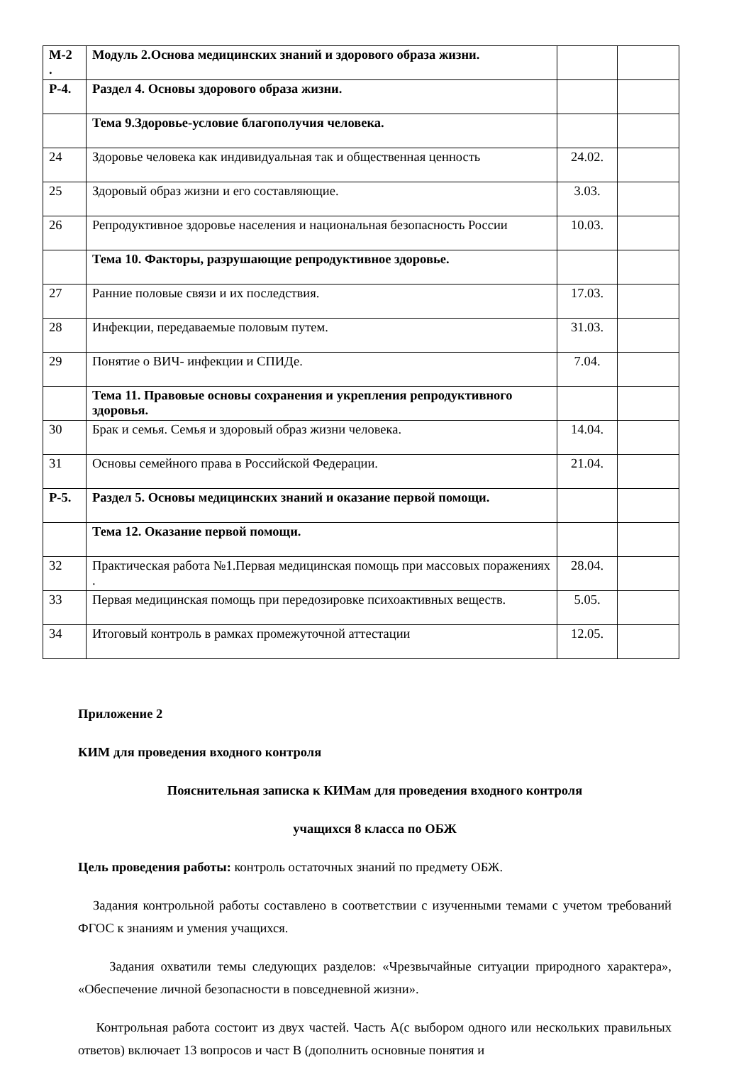| М-2 . | Модуль 2.Основа медицинских знаний и здорового образа жизни. | | |
| Р-4. | Раздел 4. Основы здорового образа жизни. | | |
| | Тема 9.Здоровье-условие благополучия человека. | | |
| 24 | Здоровье человека как индивидуальная так и общественная ценность | 24.02. | |
| 25 | Здоровый образ жизни и его составляющие. | 3.03. | |
| 26 | Репродуктивное здоровье населения и национальная безопасность России | 10.03. | |
| | Тема 10. Факторы, разрушающие репродуктивное здоровье. | | |
| 27 | Ранние половые связи и их последствия. | 17.03. | |
| 28 | Инфекции, передаваемые половым путем. | 31.03. | |
| 29 | Понятие о ВИЧ- инфекции и СПИДе. | 7.04. | |
| | Тема 11. Правовые основы сохранения и укрепления репродуктивного здоровья. | | |
| 30 | Брак и семья. Семья и здоровый образ жизни человека. | 14.04. | |
| 31 | Основы семейного права в Российской Федерации. | 21.04. | |
| Р-5. | Раздел 5. Основы медицинских знаний и оказание первой помощи. | | |
| | Тема 12. Оказание первой помощи. | | |
| 32 | Практическая работа №1.Первая медицинская помощь при массовых поражениях . | 28.04. | |
| 33 | Первая медицинская помощь при передозировке психоактивных веществ. | 5.05. | |
| 34 | Итоговый контроль в рамках промежуточной аттестации | 12.05. | |
Приложение 2
КИМ для проведения входного контроля
Пояснительная записка к КИМам для проведения входного контроля
учащихся 8 класса по ОБЖ
Цель проведения работы: контроль остаточных знаний по предмету ОБЖ.
Задания контрольной работы составлено в соответствии с изученными темами с учетом требований ФГОС к знаниям и умения учащихся.
Задания охватили темы следующих разделов: «Чрезвычайные ситуации природного характера», «Обеспечение личной безопасности в повседневной жизни».
Контрольная работа состоит из двух частей. Часть А(с выбором одного или нескольких правильных ответов) включает 13 вопросов и част В (дополнить основные понятия и